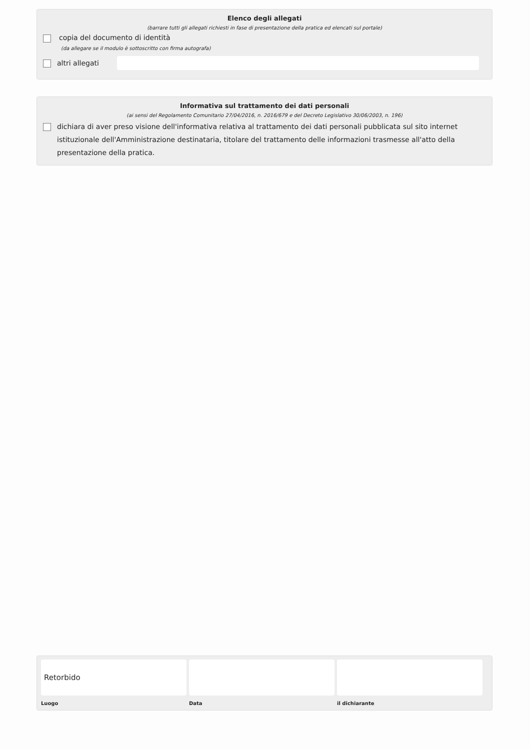Elenco degli allegati
(barrare tutti gli allegati richiesti in fase di presentazione della pratica ed elencati sul portale)
copia del documento di identità
(da allegare se il modulo è sottoscritto con firma autografa)
altri allegati
Informativa sul trattamento dei dati personali
(ai sensi del Regolamento Comunitario 27/04/2016, n. 2016/679 e del Decreto Legislativo 30/06/2003, n. 196)
dichiara di aver preso visione dell'informativa relativa al trattamento dei dati personali pubblicata sul sito internet istituzionale dell'Amministrazione destinataria, titolare del trattamento delle informazioni trasmesse all'atto della presentazione della pratica.
Retorbido
Luogo Data il dichiarante